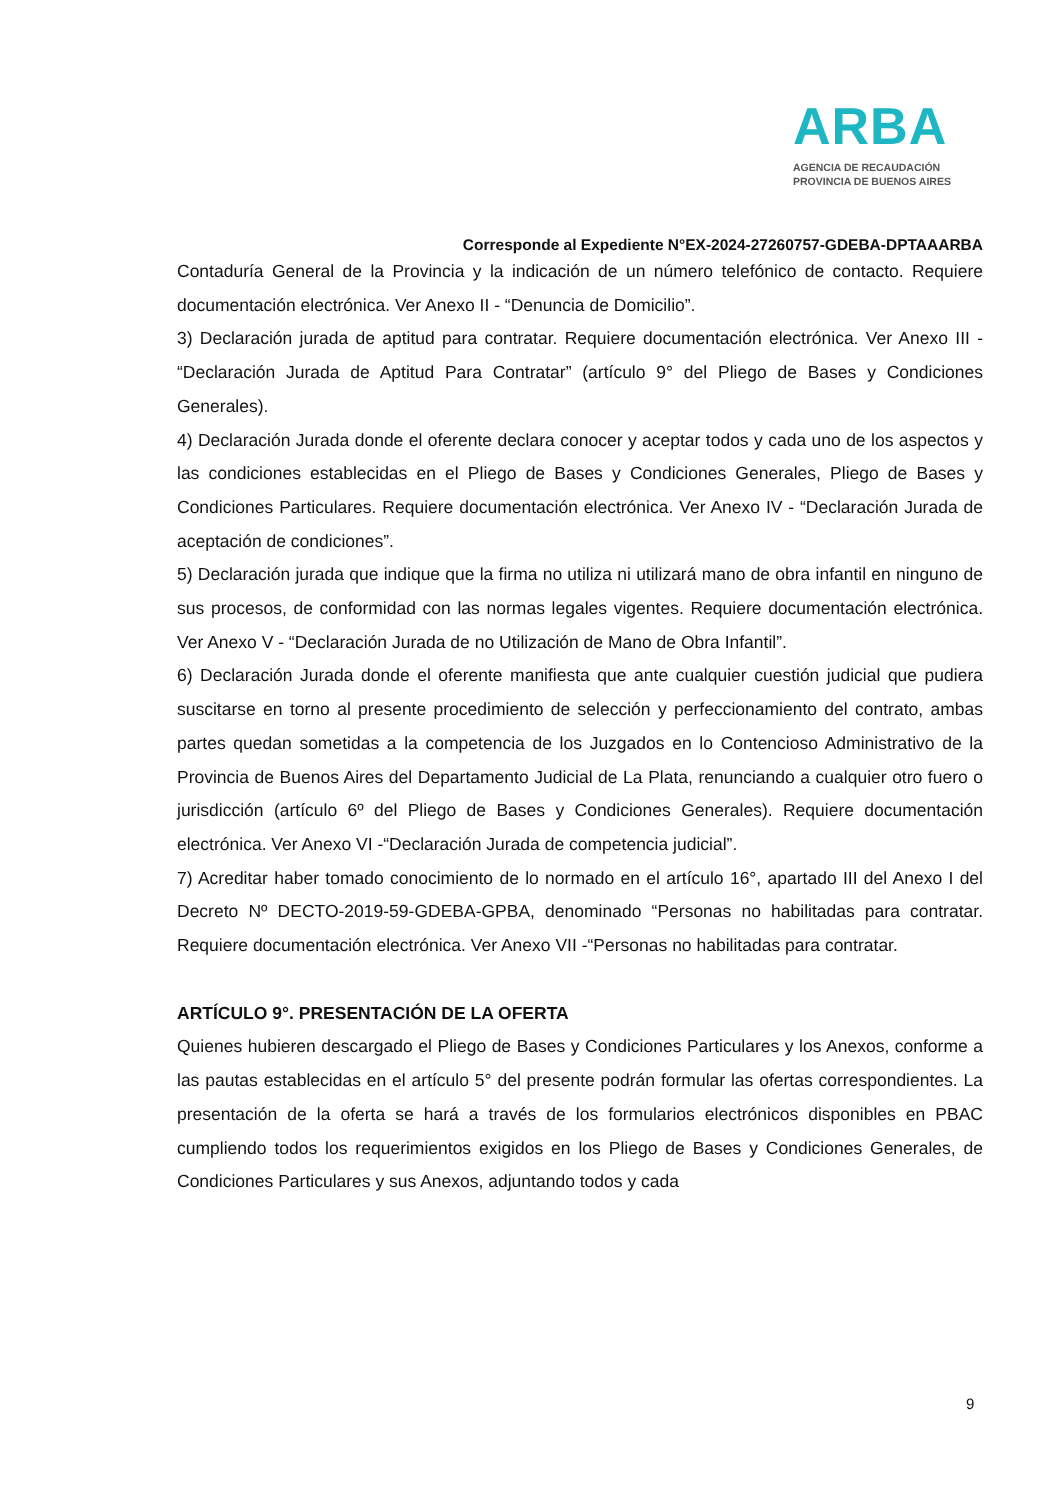ARBA
AGENCIA DE RECAUDACIÓN
PROVINCIA DE BUENOS AIRES
Corresponde al Expediente N°EX-2024-27260757-GDEBA-DPTAAARBA
Contaduría General de la Provincia y la indicación de un número telefónico de contacto. Requiere documentación electrónica. Ver Anexo II - “Denuncia de Domicilio”.
3) Declaración jurada de aptitud para contratar. Requiere documentación electrónica. Ver Anexo III - “Declaración Jurada de Aptitud Para Contratar” (artículo 9° del Pliego de Bases y Condiciones Generales).
4) Declaración Jurada donde el oferente declara conocer y aceptar todos y cada uno de los aspectos y las condiciones establecidas en el Pliego de Bases y Condiciones Generales, Pliego de Bases y Condiciones Particulares. Requiere documentación electrónica. Ver Anexo IV - “Declaración Jurada de aceptación de condiciones”.
5) Declaración jurada que indique que la firma no utiliza ni utilizará mano de obra infantil en ninguno de sus procesos, de conformidad con las normas legales vigentes. Requiere documentación electrónica. Ver Anexo V - “Declaración Jurada de no Utilización de Mano de Obra Infantil”.
6) Declaración Jurada donde el oferente manifiesta que ante cualquier cuestión judicial que pudiera suscitarse en torno al presente procedimiento de selección y perfeccionamiento del contrato, ambas partes quedan sometidas a la competencia de los Juzgados en lo Contencioso Administrativo de la Provincia de Buenos Aires del Departamento Judicial de La Plata, renunciando a cualquier otro fuero o jurisdicción (artículo 6º del Pliego de Bases y Condiciones Generales). Requiere documentación electrónica. Ver Anexo VI -“Declaración Jurada de competencia judicial”.
7) Acreditar haber tomado conocimiento de lo normado en el artículo 16°, apartado III del Anexo I del Decreto Nº DECTO-2019-59-GDEBA-GPBA, denominado “Personas no habilitadas para contratar. Requiere documentación electrónica. Ver Anexo VII -“Personas no habilitadas para contratar.
ARTÍCULO 9°. PRESENTACIÓN DE LA OFERTA
Quienes hubieren descargado el Pliego de Bases y Condiciones Particulares y los Anexos, conforme a las pautas establecidas en el artículo 5° del presente podrán formular las ofertas correspondientes. La presentación de la oferta se hará a través de los formularios electrónicos disponibles en PBAC cumpliendo todos los requerimientos exigidos en los Pliego de Bases y Condiciones Generales, de Condiciones Particulares y sus Anexos, adjuntando todos y cada
9